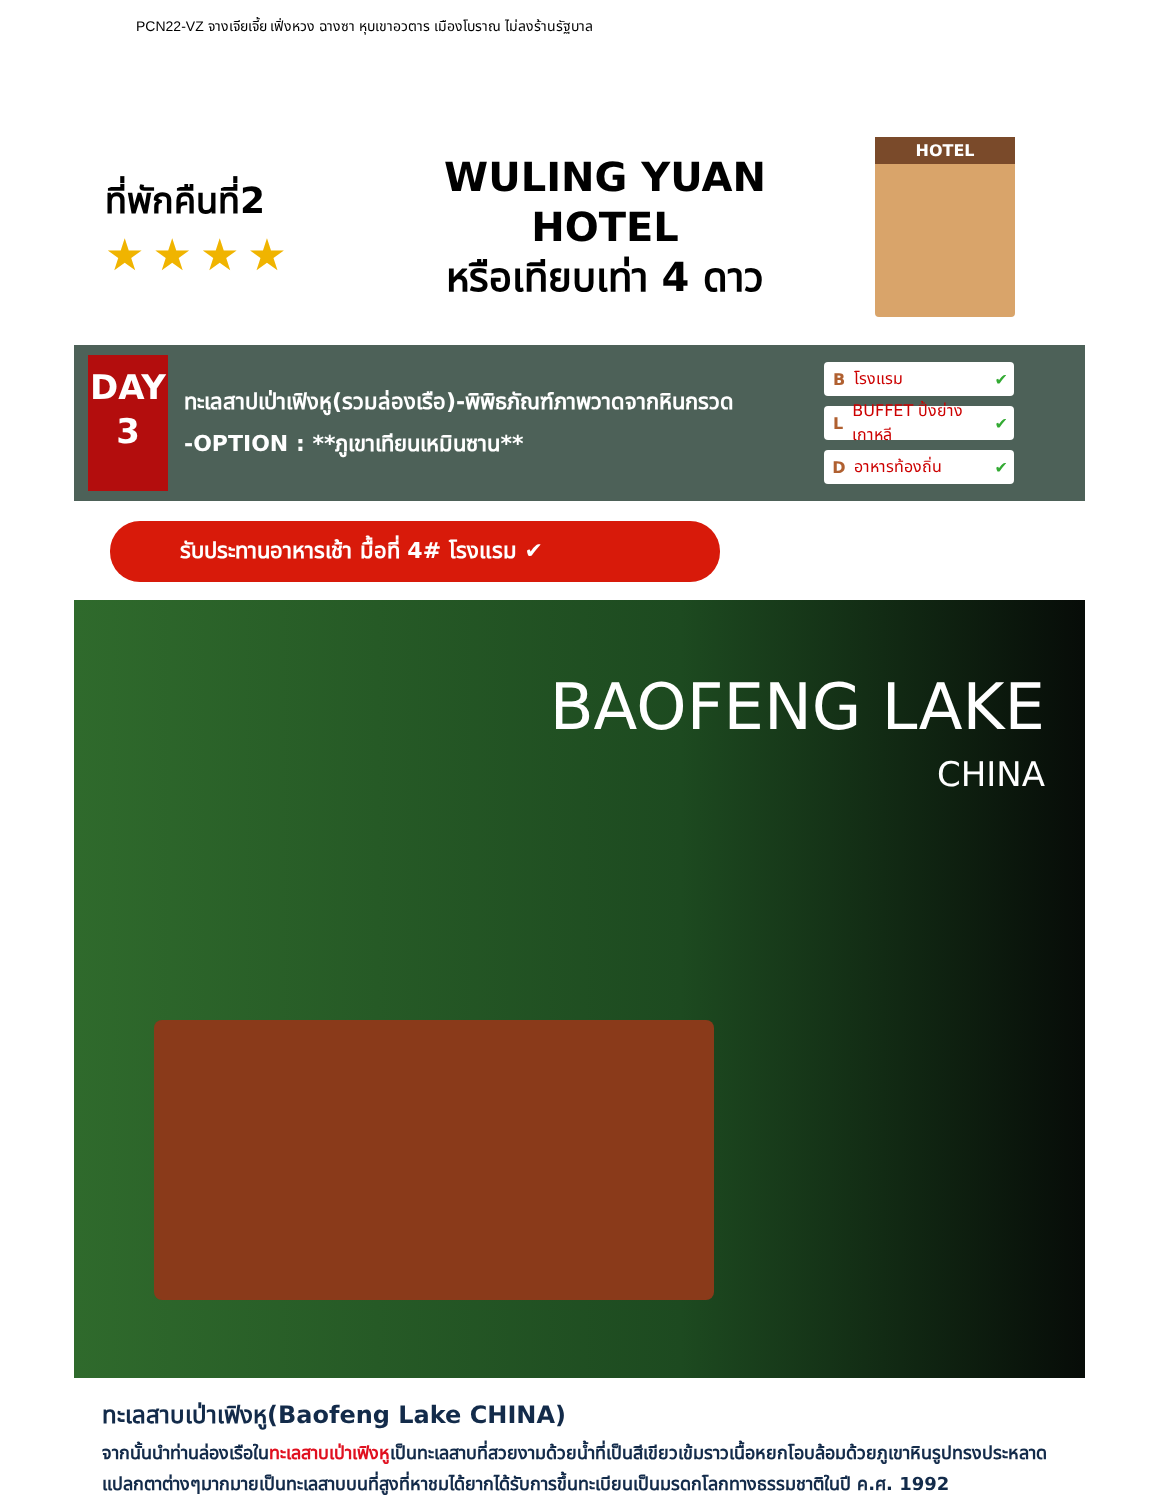PCN22-VZ จางเจียเจี้ย เฟิ่งหวง ฉางซา หุบเขาอวตาร เมืองโบราณ ไม่ลงร้านรัฐบาล
ที่พักคืนที่2
★★★★
WULING YUAN HOTEL
หรือเทียบเท่า 4 ดาว
HOTEL
DAY
3
ทะเลสาปเป่าเฟิงหู(รวมล่องเรือ)-พิพิธภัณฑ์ภาพวาดจากหินกรวด
-OPTION : **ภูเขาเทียนเหมินซาน**
B โรงแรม ✔
L BUFFET ปิ้งย่างเกาหลี ✔
D อาหารท้องถิ่น ✔
รับประทานอาหารเช้า มื้อที่ 4# โรงแรม ✔
BAOFENG LAKE
CHINA
ทะเลสาบเป่าเฟิงหู(Baofeng Lake CHINA)
จากนั้นนำท่านล่องเรือในทะเลสาบเป่าเฟิงหูเป็นทะเลสาบที่สวยงามด้วยน้ำที่เป็นสีเขียวเข้มราวเนื้อหยกโอบล้อมด้วยภูเขาหินรูปทรงประหลาดแปลกตาต่างๆมากมายเป็นทะเลสาบบนที่สูงที่หาชมได้ยากได้รับการขึ้นทะเบียนเป็นมรดกโลกทางธรรมชาติในปี ค.ศ. 1992